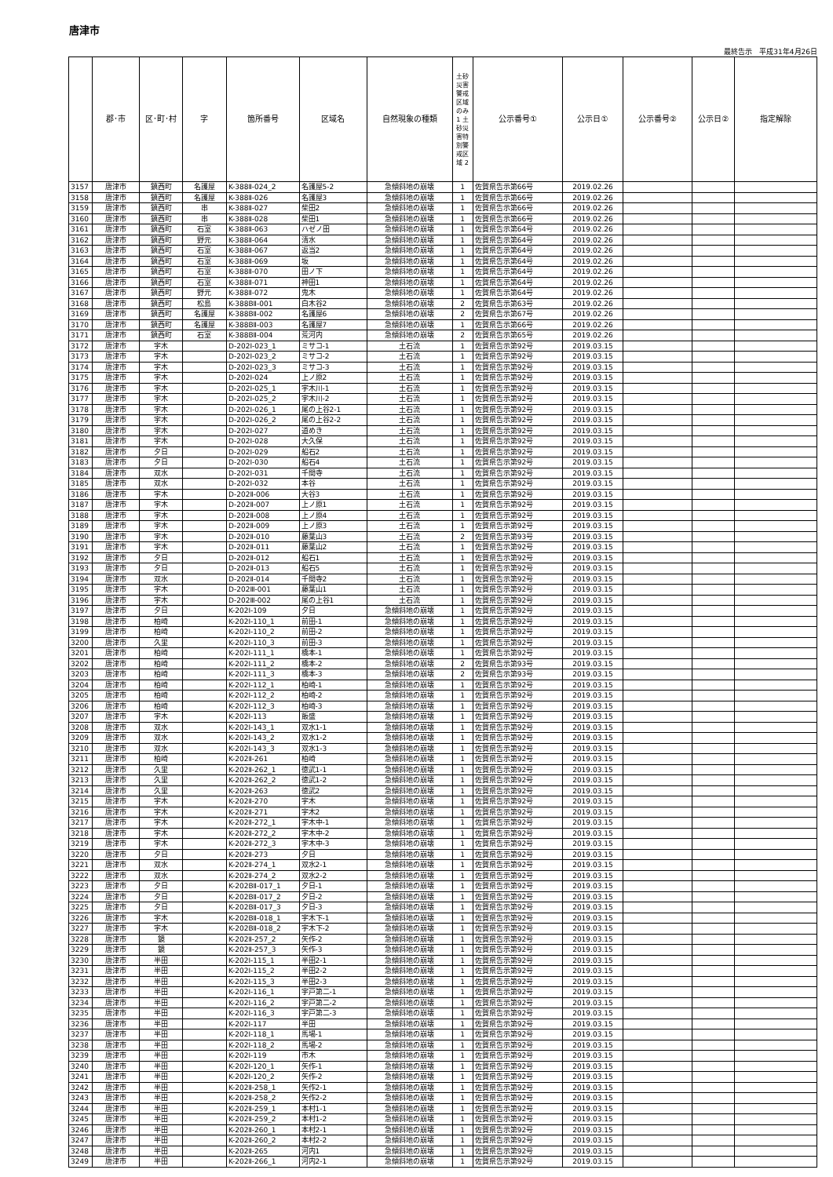唐津市
最終告示　平成31年4月26日
| | 郡･市 | 区･町･村 | 字 | 箇所番号 | 区域名 | 自然現象の種類 | 土砂災害警戒区域のみ 1 土砂災害特別警戒区域 2 | 公示番号① | 公示日① | 公示番号② | 公示日② | 指定解除 |
| --- | --- | --- | --- | --- | --- | --- | --- | --- | --- | --- | --- | --- |
| 3157 | 唐津市 | 鎮西町 | 名護屋 | K-388Ⅱ-024_2 | 名護屋5-2 | 急傾斜地の崩壊 | 1 | 佐賀県告示第66号 | 2019.02.26 | | | |
| 3158 | 唐津市 | 鎮西町 | 名護屋 | K-388Ⅱ-026 | 名護屋3 | 急傾斜地の崩壊 | 1 | 佐賀県告示第66号 | 2019.02.26 | | | |
| 3159 | 唐津市 | 鎮西町 | 串 | K-388Ⅱ-027 | 柴田2 | 急傾斜地の崩壊 | 1 | 佐賀県告示第66号 | 2019.02.26 | | | |
| 3160 | 唐津市 | 鎮西町 | 串 | K-388Ⅱ-028 | 柴田1 | 急傾斜地の崩壊 | 1 | 佐賀県告示第66号 | 2019.02.26 | | | |
| 3161 | 唐津市 | 鎮西町 | 石室 | K-388Ⅱ-063 | ハゼノ田 | 急傾斜地の崩壊 | 1 | 佐賀県告示第64号 | 2019.02.26 | | | |
| 3162 | 唐津市 | 鎮西町 | 野元 | K-388Ⅱ-064 | 清水 | 急傾斜地の崩壊 | 1 | 佐賀県告示第64号 | 2019.02.26 | | | |
| 3163 | 唐津市 | 鎮西町 | 石室 | K-388Ⅱ-067 | 返当2 | 急傾斜地の崩壊 | 1 | 佐賀県告示第64号 | 2019.02.26 | | | |
| 3164 | 唐津市 | 鎮西町 | 石室 | K-388Ⅱ-069 | 坂 | 急傾斜地の崩壊 | 1 | 佐賀県告示第64号 | 2019.02.26 | | | |
| 3165 | 唐津市 | 鎮西町 | 石室 | K-388Ⅱ-070 | 田ノ下 | 急傾斜地の崩壊 | 1 | 佐賀県告示第64号 | 2019.02.26 | | | |
| 3166 | 唐津市 | 鎮西町 | 石室 | K-388Ⅱ-071 | 神田1 | 急傾斜地の崩壊 | 1 | 佐賀県告示第64号 | 2019.02.26 | | | |
| 3167 | 唐津市 | 鎮西町 | 野元 | K-388Ⅱ-072 | 鬼木 | 急傾斜地の崩壊 | 1 | 佐賀県告示第64号 | 2019.02.26 | | | |
| 3168 | 唐津市 | 鎮西町 | 松島 | K-388BⅡ-001 | 白木谷2 | 急傾斜地の崩壊 | 2 | 佐賀県告示第63号 | 2019.02.26 | | | |
| 3169 | 唐津市 | 鎮西町 | 名護屋 | K-388BⅡ-002 | 名護屋6 | 急傾斜地の崩壊 | 2 | 佐賀県告示第67号 | 2019.02.26 | | | |
| 3170 | 唐津市 | 鎮西町 | 名護屋 | K-388BⅡ-003 | 名護屋7 | 急傾斜地の崩壊 | 1 | 佐賀県告示第66号 | 2019.02.26 | | | |
| 3171 | 唐津市 | 鎮西町 | 石室 | K-388BⅡ-004 | 荒河内 | 急傾斜地の崩壊 | 2 | 佐賀県告示第65号 | 2019.02.26 | | | |
| 3172 | 唐津市 | 宇木 | | D-202Ⅰ-023_1 | ミサコ-1 | 土石流 | 1 | 佐賀県告示第92号 | 2019.03.15 | | | |
| 3173 | 唐津市 | 宇木 | | D-202Ⅰ-023_2 | ミサコ-2 | 土石流 | 1 | 佐賀県告示第92号 | 2019.03.15 | | | |
| 3174 | 唐津市 | 宇木 | | D-202Ⅰ-023_3 | ミサコ-3 | 土石流 | 1 | 佐賀県告示第92号 | 2019.03.15 | | | |
| 3175 | 唐津市 | 宇木 | | D-202Ⅰ-024 | 上ノ原2 | 土石流 | 1 | 佐賀県告示第92号 | 2019.03.15 | | | |
| 3176 | 唐津市 | 宇木 | | D-202Ⅰ-025_1 | 宇木川-1 | 土石流 | 1 | 佐賀県告示第92号 | 2019.03.15 | | | |
| 3177 | 唐津市 | 宇木 | | D-202Ⅰ-025_2 | 宇木川-2 | 土石流 | 1 | 佐賀県告示第92号 | 2019.03.15 | | | |
| 3178 | 唐津市 | 宇木 | | D-202Ⅰ-026_1 | 尾の上谷2-1 | 土石流 | 1 | 佐賀県告示第92号 | 2019.03.15 | | | |
| 3179 | 唐津市 | 宇木 | | D-202Ⅰ-026_2 | 尾の上谷2-2 | 土石流 | 1 | 佐賀県告示第92号 | 2019.03.15 | | | |
| 3180 | 唐津市 | 宇木 | | D-202Ⅰ-027 | 道めき | 土石流 | 1 | 佐賀県告示第92号 | 2019.03.15 | | | |
| 3181 | 唐津市 | 宇木 | | D-202Ⅰ-028 | 大久保 | 土石流 | 1 | 佐賀県告示第92号 | 2019.03.15 | | | |
| 3182 | 唐津市 | 夕日 | | D-202Ⅰ-029 | 船石2 | 土石流 | 1 | 佐賀県告示第92号 | 2019.03.15 | | | |
| 3183 | 唐津市 | 夕日 | | D-202Ⅰ-030 | 船石4 | 土石流 | 1 | 佐賀県告示第92号 | 2019.03.15 | | | |
| 3184 | 唐津市 | 双水 | | D-202Ⅰ-031 | 千間寺 | 土石流 | 1 | 佐賀県告示第92号 | 2019.03.15 | | | |
| 3185 | 唐津市 | 双水 | | D-202Ⅰ-032 | 本谷 | 土石流 | 1 | 佐賀県告示第92号 | 2019.03.15 | | | |
| 3186 | 唐津市 | 宇木 | | D-202Ⅱ-006 | 大谷3 | 土石流 | 1 | 佐賀県告示第92号 | 2019.03.15 | | | |
| 3187 | 唐津市 | 宇木 | | D-202Ⅱ-007 | 上ノ原1 | 土石流 | 1 | 佐賀県告示第92号 | 2019.03.15 | | | |
| 3188 | 唐津市 | 宇木 | | D-202Ⅱ-008 | 上ノ原4 | 土石流 | 1 | 佐賀県告示第92号 | 2019.03.15 | | | |
| 3189 | 唐津市 | 宇木 | | D-202Ⅱ-009 | 上ノ原3 | 土石流 | 1 | 佐賀県告示第92号 | 2019.03.15 | | | |
| 3190 | 唐津市 | 宇木 | | D-202Ⅱ-010 | 藤葉山3 | 土石流 | 2 | 佐賀県告示第93号 | 2019.03.15 | | | |
| 3191 | 唐津市 | 宇木 | | D-202Ⅱ-011 | 藤葉山2 | 土石流 | 1 | 佐賀県告示第92号 | 2019.03.15 | | | |
| 3192 | 唐津市 | 夕日 | | D-202Ⅱ-012 | 船石1 | 土石流 | 1 | 佐賀県告示第92号 | 2019.03.15 | | | |
| 3193 | 唐津市 | 夕日 | | D-202Ⅱ-013 | 船石5 | 土石流 | 1 | 佐賀県告示第92号 | 2019.03.15 | | | |
| 3194 | 唐津市 | 双水 | | D-202Ⅱ-014 | 千間寺2 | 土石流 | 1 | 佐賀県告示第92号 | 2019.03.15 | | | |
| 3195 | 唐津市 | 宇木 | | D-202Ⅲ-001 | 藤葉山1 | 土石流 | 1 | 佐賀県告示第92号 | 2019.03.15 | | | |
| 3196 | 唐津市 | 宇木 | | D-202Ⅲ-002 | 尾の上谷1 | 土石流 | 1 | 佐賀県告示第92号 | 2019.03.15 | | | |
| 3197 | 唐津市 | 夕日 | | K-202Ⅰ-109 | 夕日 | 急傾斜地の崩壊 | 1 | 佐賀県告示第92号 | 2019.03.15 | | | |
| 3198 | 唐津市 | 柏崎 | | K-202Ⅰ-110_1 | 前田-1 | 急傾斜地の崩壊 | 1 | 佐賀県告示第92号 | 2019.03.15 | | | |
| 3199 | 唐津市 | 柏崎 | | K-202Ⅰ-110_2 | 前田-2 | 急傾斜地の崩壊 | 1 | 佐賀県告示第92号 | 2019.03.15 | | | |
| 3200 | 唐津市 | 久里 | | K-202Ⅰ-110_3 | 前田-3 | 急傾斜地の崩壊 | 1 | 佐賀県告示第92号 | 2019.03.15 | | | |
| 3201 | 唐津市 | 柏崎 | | K-202Ⅰ-111_1 | 橋本-1 | 急傾斜地の崩壊 | 1 | 佐賀県告示第92号 | 2019.03.15 | | | |
| 3202 | 唐津市 | 柏崎 | | K-202Ⅰ-111_2 | 橋本-2 | 急傾斜地の崩壊 | 2 | 佐賀県告示第93号 | 2019.03.15 | | | |
| 3203 | 唐津市 | 柏崎 | | K-202Ⅰ-111_3 | 橋本-3 | 急傾斜地の崩壊 | 2 | 佐賀県告示第93号 | 2019.03.15 | | | |
| 3204 | 唐津市 | 柏崎 | | K-202Ⅰ-112_1 | 柏崎-1 | 急傾斜地の崩壊 | 1 | 佐賀県告示第92号 | 2019.03.15 | | | |
| 3205 | 唐津市 | 柏崎 | | K-202Ⅰ-112_2 | 柏崎-2 | 急傾斜地の崩壊 | 1 | 佐賀県告示第92号 | 2019.03.15 | | | |
| 3206 | 唐津市 | 柏崎 | | K-202Ⅰ-112_3 | 柏崎-3 | 急傾斜地の崩壊 | 1 | 佐賀県告示第92号 | 2019.03.15 | | | |
| 3207 | 唐津市 | 宇木 | | K-202Ⅰ-113 | 飯盛 | 急傾斜地の崩壊 | 1 | 佐賀県告示第92号 | 2019.03.15 | | | |
| 3208 | 唐津市 | 双水 | | K-202Ⅰ-143_1 | 双水1-1 | 急傾斜地の崩壊 | 1 | 佐賀県告示第92号 | 2019.03.15 | | | |
| 3209 | 唐津市 | 双水 | | K-202Ⅰ-143_2 | 双水1-2 | 急傾斜地の崩壊 | 1 | 佐賀県告示第92号 | 2019.03.15 | | | |
| 3210 | 唐津市 | 双水 | | K-202Ⅰ-143_3 | 双水1-3 | 急傾斜地の崩壊 | 1 | 佐賀県告示第92号 | 2019.03.15 | | | |
| 3211 | 唐津市 | 柏崎 | | K-202Ⅱ-261 | 柏崎 | 急傾斜地の崩壊 | 1 | 佐賀県告示第92号 | 2019.03.15 | | | |
| 3212 | 唐津市 | 久里 | | K-202Ⅱ-262_1 | 徳武1-1 | 急傾斜地の崩壊 | 1 | 佐賀県告示第92号 | 2019.03.15 | | | |
| 3213 | 唐津市 | 久里 | | K-202Ⅱ-262_2 | 徳武1-2 | 急傾斜地の崩壊 | 1 | 佐賀県告示第92号 | 2019.03.15 | | | |
| 3214 | 唐津市 | 久里 | | K-202Ⅱ-263 | 徳武2 | 急傾斜地の崩壊 | 1 | 佐賀県告示第92号 | 2019.03.15 | | | |
| 3215 | 唐津市 | 宇木 | | K-202Ⅱ-270 | 宇木 | 急傾斜地の崩壊 | 1 | 佐賀県告示第92号 | 2019.03.15 | | | |
| 3216 | 唐津市 | 宇木 | | K-202Ⅱ-271 | 宇木2 | 急傾斜地の崩壊 | 1 | 佐賀県告示第92号 | 2019.03.15 | | | |
| 3217 | 唐津市 | 宇木 | | K-202Ⅱ-272_1 | 宇木中-1 | 急傾斜地の崩壊 | 1 | 佐賀県告示第92号 | 2019.03.15 | | | |
| 3218 | 唐津市 | 宇木 | | K-202Ⅱ-272_2 | 宇木中-2 | 急傾斜地の崩壊 | 1 | 佐賀県告示第92号 | 2019.03.15 | | | |
| 3219 | 唐津市 | 宇木 | | K-202Ⅱ-272_3 | 宇木中-3 | 急傾斜地の崩壊 | 1 | 佐賀県告示第92号 | 2019.03.15 | | | |
| 3220 | 唐津市 | 夕日 | | K-202Ⅱ-273 | 夕日 | 急傾斜地の崩壊 | 1 | 佐賀県告示第92号 | 2019.03.15 | | | |
| 3221 | 唐津市 | 双水 | | K-202Ⅱ-274_1 | 双水2-1 | 急傾斜地の崩壊 | 1 | 佐賀県告示第92号 | 2019.03.15 | | | |
| 3222 | 唐津市 | 双水 | | K-202Ⅱ-274_2 | 双水2-2 | 急傾斜地の崩壊 | 1 | 佐賀県告示第92号 | 2019.03.15 | | | |
| 3223 | 唐津市 | 夕日 | | K-202BⅡ-017_1 | 夕日-1 | 急傾斜地の崩壊 | 1 | 佐賀県告示第92号 | 2019.03.15 | | | |
| 3224 | 唐津市 | 夕日 | | K-202BⅡ-017_2 | 夕日-2 | 急傾斜地の崩壊 | 1 | 佐賀県告示第92号 | 2019.03.15 | | | |
| 3225 | 唐津市 | 夕日 | | K-202BⅡ-017_3 | 夕日-3 | 急傾斜地の崩壊 | 1 | 佐賀県告示第92号 | 2019.03.15 | | | |
| 3226 | 唐津市 | 宇木 | | K-202BⅡ-018_1 | 宇木下-1 | 急傾斜地の崩壊 | 1 | 佐賀県告示第92号 | 2019.03.15 | | | |
| 3227 | 唐津市 | 宇木 | | K-202BⅡ-018_2 | 宇木下-2 | 急傾斜地の崩壊 | 1 | 佐賀県告示第92号 | 2019.03.15 | | | |
| 3228 | 唐津市 | 鏡 | | K-202Ⅱ-257_2 | 矢作-2 | 急傾斜地の崩壊 | 1 | 佐賀県告示第92号 | 2019.03.15 | | | |
| 3229 | 唐津市 | 鏡 | | K-202Ⅱ-257_3 | 矢作-3 | 急傾斜地の崩壊 | 1 | 佐賀県告示第92号 | 2019.03.15 | | | |
| 3230 | 唐津市 | 半田 | | K-202Ⅰ-115_1 | 半田2-1 | 急傾斜地の崩壊 | 1 | 佐賀県告示第92号 | 2019.03.15 | | | |
| 3231 | 唐津市 | 半田 | | K-202Ⅰ-115_2 | 半田2-2 | 急傾斜地の崩壊 | 1 | 佐賀県告示第92号 | 2019.03.15 | | | |
| 3232 | 唐津市 | 半田 | | K-202Ⅰ-115_3 | 半田2-3 | 急傾斜地の崩壊 | 1 | 佐賀県告示第92号 | 2019.03.15 | | | |
| 3233 | 唐津市 | 半田 | | K-202Ⅰ-116_1 | 宇戸第二-1 | 急傾斜地の崩壊 | 1 | 佐賀県告示第92号 | 2019.03.15 | | | |
| 3234 | 唐津市 | 半田 | | K-202Ⅰ-116_2 | 宇戸第二-2 | 急傾斜地の崩壊 | 1 | 佐賀県告示第92号 | 2019.03.15 | | | |
| 3235 | 唐津市 | 半田 | | K-202Ⅰ-116_3 | 宇戸第二-3 | 急傾斜地の崩壊 | 1 | 佐賀県告示第92号 | 2019.03.15 | | | |
| 3236 | 唐津市 | 半田 | | K-202Ⅰ-117 | 半田 | 急傾斜地の崩壊 | 1 | 佐賀県告示第92号 | 2019.03.15 | | | |
| 3237 | 唐津市 | 半田 | | K-202Ⅰ-118_1 | 馬場-1 | 急傾斜地の崩壊 | 1 | 佐賀県告示第92号 | 2019.03.15 | | | |
| 3238 | 唐津市 | 半田 | | K-202Ⅰ-118_2 | 馬場-2 | 急傾斜地の崩壊 | 1 | 佐賀県告示第92号 | 2019.03.15 | | | |
| 3239 | 唐津市 | 半田 | | K-202Ⅰ-119 | 市木 | 急傾斜地の崩壊 | 1 | 佐賀県告示第92号 | 2019.03.15 | | | |
| 3240 | 唐津市 | 半田 | | K-202Ⅰ-120_1 | 矢作-1 | 急傾斜地の崩壊 | 1 | 佐賀県告示第92号 | 2019.03.15 | | | |
| 3241 | 唐津市 | 半田 | | K-202Ⅰ-120_2 | 矢作-2 | 急傾斜地の崩壊 | 1 | 佐賀県告示第92号 | 2019.03.15 | | | |
| 3242 | 唐津市 | 半田 | | K-202Ⅱ-258_1 | 矢作2-1 | 急傾斜地の崩壊 | 1 | 佐賀県告示第92号 | 2019.03.15 | | | |
| 3243 | 唐津市 | 半田 | | K-202Ⅱ-258_2 | 矢作2-2 | 急傾斜地の崩壊 | 1 | 佐賀県告示第92号 | 2019.03.15 | | | |
| 3244 | 唐津市 | 半田 | | K-202Ⅱ-259_1 | 本村1-1 | 急傾斜地の崩壊 | 1 | 佐賀県告示第92号 | 2019.03.15 | | | |
| 3245 | 唐津市 | 半田 | | K-202Ⅱ-259_2 | 本村1-2 | 急傾斜地の崩壊 | 1 | 佐賀県告示第92号 | 2019.03.15 | | | |
| 3246 | 唐津市 | 半田 | | K-202Ⅱ-260_1 | 本村2-1 | 急傾斜地の崩壊 | 1 | 佐賀県告示第92号 | 2019.03.15 | | | |
| 3247 | 唐津市 | 半田 | | K-202Ⅱ-260_2 | 本村2-2 | 急傾斜地の崩壊 | 1 | 佐賀県告示第92号 | 2019.03.15 | | | |
| 3248 | 唐津市 | 半田 | | K-202Ⅱ-265 | 河内1 | 急傾斜地の崩壊 | 1 | 佐賀県告示第92号 | 2019.03.15 | | | |
| 3249 | 唐津市 | 半田 | | K-202Ⅱ-266_1 | 河内2-1 | 急傾斜地の崩壊 | 1 | 佐賀県告示第92号 | 2019.03.15 | | | |